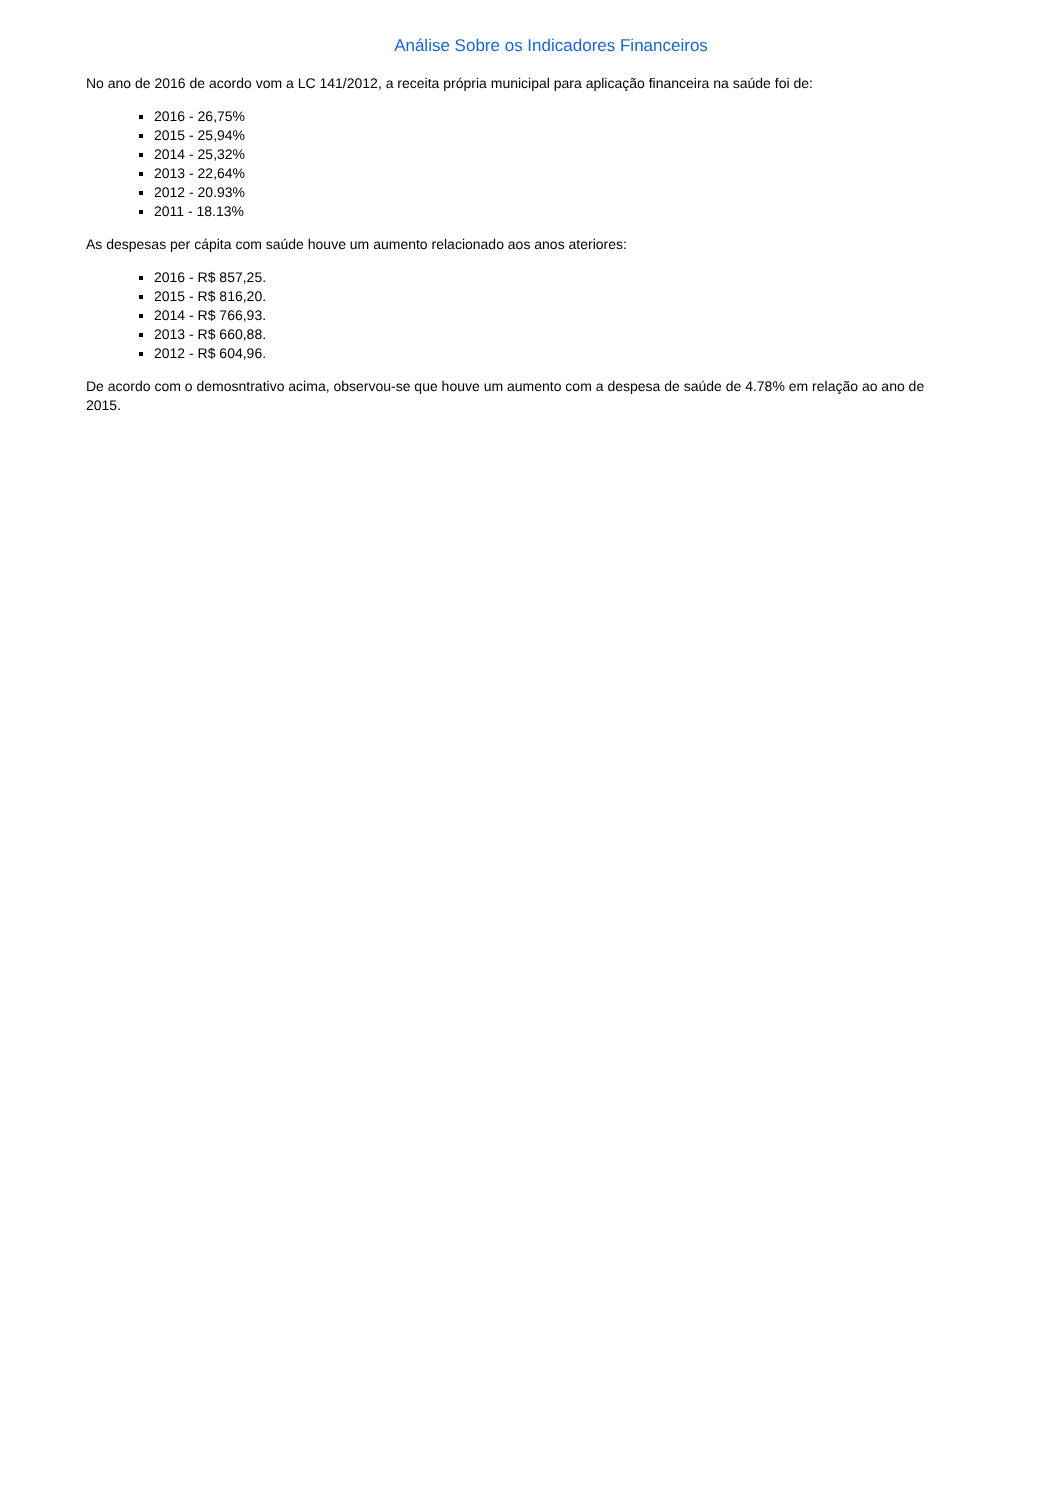Análise Sobre os Indicadores Financeiros
No ano de 2016 de acordo vom a LC 141/2012, a receita própria municipal para aplicação financeira na saúde foi de:
2016 - 26,75%
2015 - 25,94%
2014 - 25,32%
2013 - 22,64%
2012 - 20.93%
2011 - 18.13%
As despesas per cápita com saúde houve um aumento relacionado aos anos ateriores:
2016 - R$ 857,25.
2015 - R$ 816,20.
2014 - R$ 766,93.
2013 - R$ 660,88.
2012 - R$ 604,96.
De acordo com o demosntrativo acima, observou-se que houve um aumento com a despesa de saúde de 4.78% em relação ao ano de 2015.